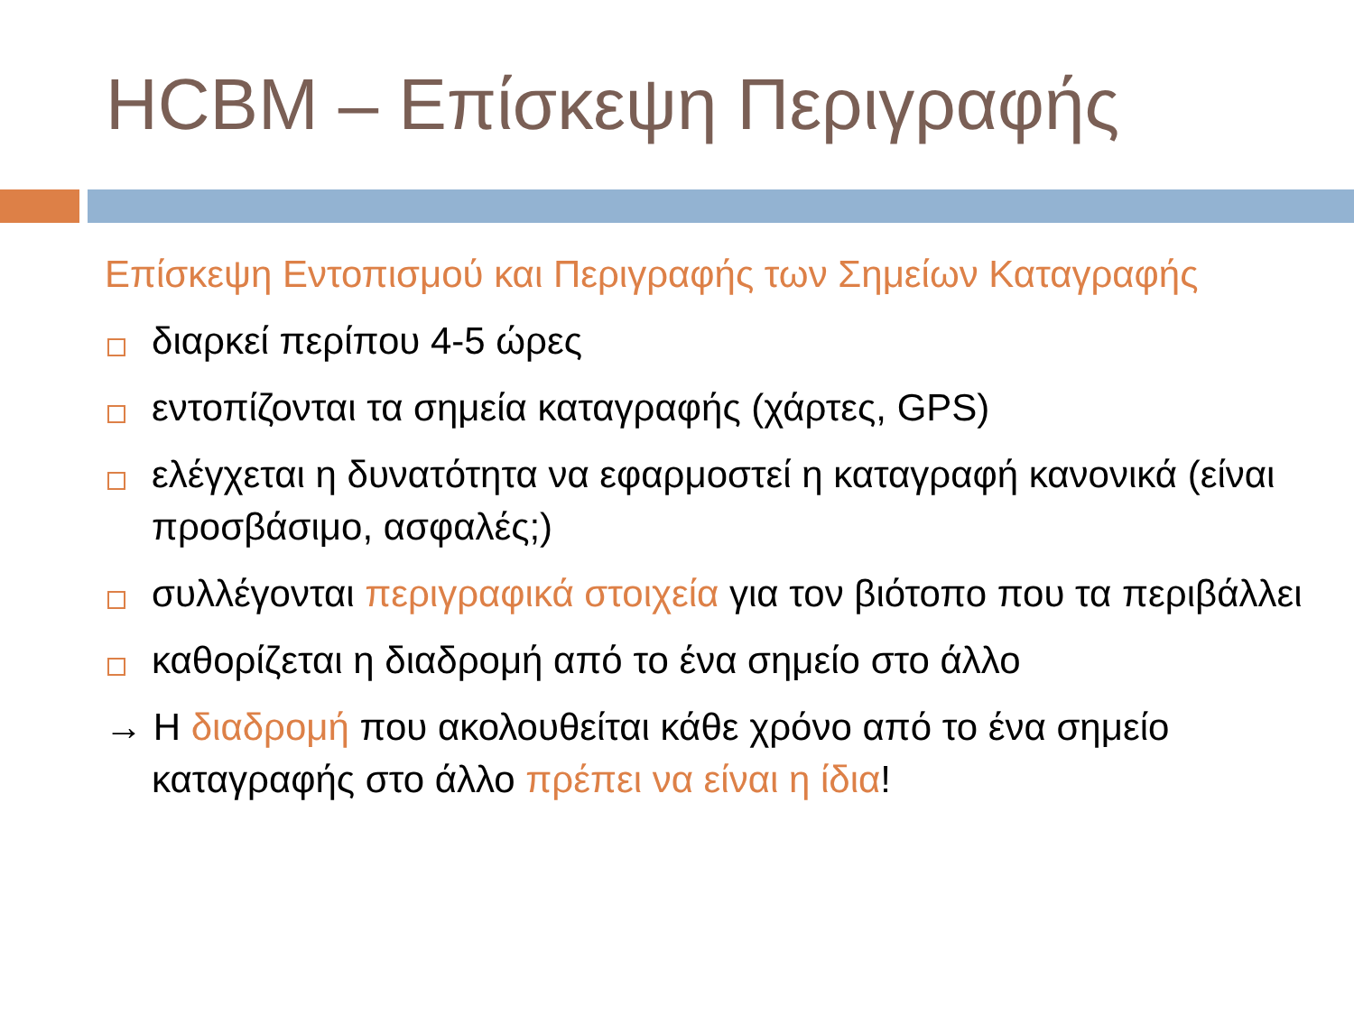HCBM – Επίσκεψη Περιγραφής
Επίσκεψη Εντοπισμού και Περιγραφής των Σημείων Καταγραφής
διαρκεί περίπου 4-5 ώρες
εντοπίζονται τα σημεία καταγραφής (χάρτες, GPS)
ελέγχεται η δυνατότητα να εφαρμοστεί η καταγραφή κανονικά (είναι προσβάσιμο, ασφαλές;)
συλλέγονται περιγραφικά στοιχεία για τον βιότοπο που τα περιβάλλει
καθορίζεται η διαδρομή από το ένα σημείο στο άλλο
→ Η διαδρομή που ακολουθείται κάθε χρόνο από το ένα σημείο καταγραφής στο άλλο πρέπει να είναι η ίδια!